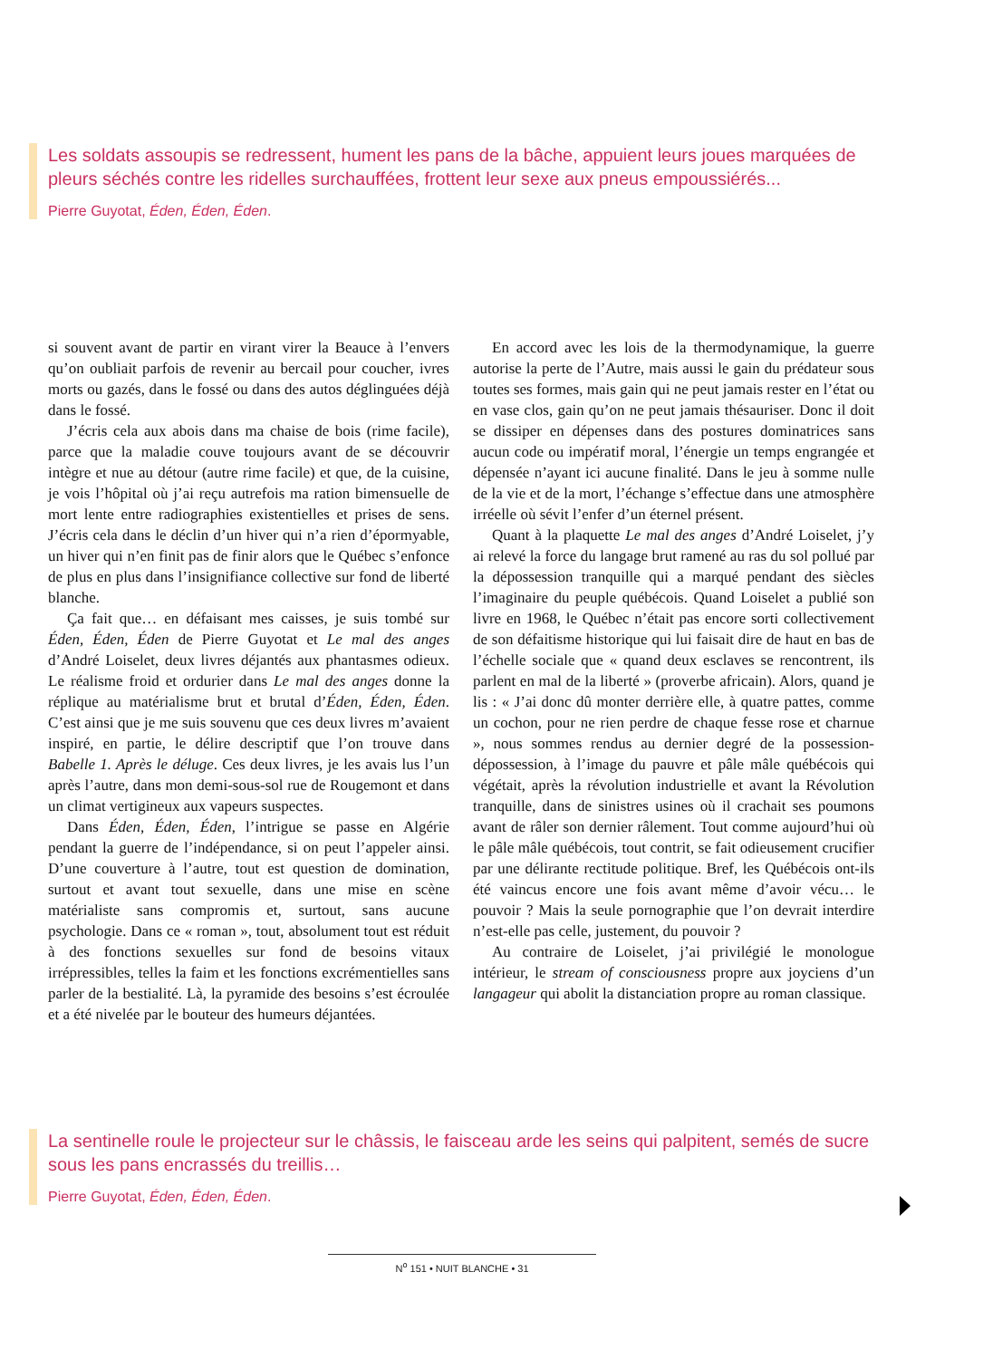Les soldats assoupis se redressent, hument les pans de la bâche, appuient leurs joues marquées de pleurs séchés contre les ridelles surchauffées, frottent leur sexe aux pneus empoussiérés...
Pierre Guyotat, Éden, Éden, Éden.
si souvent avant de partir en virant virer la Beauce à l’envers qu’on oubliait parfois de revenir au bercail pour coucher, ivres morts ou gazés, dans le fossé ou dans des autos déglinguées déjà dans le fossé.
J’écris cela aux abois dans ma chaise de bois (rime facile), parce que la maladie couve toujours avant de se découvrir intègre et nue au détour (autre rime facile) et que, de la cuisine, je vois l’hôpital où j’ai reçu autrefois ma ration bimensuelle de mort lente entre radiographies existentielles et prises de sens. J’écris cela dans le déclin d’un hiver qui n’a rien d’épormyable, un hiver qui n’en finit pas de finir alors que le Québec s’enfonce de plus en plus dans l’insignifiance collective sur fond de liberté blanche.
Ça fait que… en défaisant mes caisses, je suis tombé sur Éden, Éden, Éden de Pierre Guyotat et Le mal des anges d’André Loiselet, deux livres déjantés aux phantasmes odieux. Le réalisme froid et ordurier dans Le mal des anges donne la réplique au matérialisme brut et brutal d’Éden, Éden, Éden. C’est ainsi que je me suis souvenu que ces deux livres m’avaient inspiré, en partie, le délire descriptif que l’on trouve dans Babelle 1. Après le déluge. Ces deux livres, je les avais lus l’un après l’autre, dans mon demi-sous-sol rue de Rougemont et dans un climat vertigineux aux vapeurs suspectes.
Dans Éden, Éden, Éden, l’intrigue se passe en Algérie pendant la guerre de l’indépendance, si on peut l’appeler ainsi. D’une couverture à l’autre, tout est question de domination, surtout et avant tout sexuelle, dans une mise en scène matérialiste sans compromis et, surtout, sans aucune psychologie. Dans ce « roman », tout, absolument tout est réduit à des fonctions sexuelles sur fond de besoins vitaux irrépressibles, telles la faim et les fonctions excrémentielles sans parler de la bestialité. Là, la pyramide des besoins s’est écroulée et a été nivelée par le bouteur des humeurs déjantées.
En accord avec les lois de la thermodynamique, la guerre autorise la perte de l’Autre, mais aussi le gain du prédateur sous toutes ses formes, mais gain qui ne peut jamais rester en l’état ou en vase clos, gain qu’on ne peut jamais thésauriser. Donc il doit se dissiper en dépenses dans des postures dominatrices sans aucun code ou impératif moral, l’énergie un temps engrangée et dépensée n’ayant ici aucune finalité. Dans le jeu à somme nulle de la vie et de la mort, l’échange s’effectue dans une atmosphère irréelle où sévit l’enfer d’un éternel présent.
Quant à la plaquette Le mal des anges d’André Loiselet, j’y ai relevé la force du langage brut ramené au ras du sol pollué par la dépossession tranquille qui a marqué pendant des siècles l’imaginaire du peuple québécois. Quand Loiselet a publié son livre en 1968, le Québec n’était pas encore sorti collectivement de son défaitisme historique qui lui faisait dire de haut en bas de l’échelle sociale que « quand deux esclaves se rencontrent, ils parlent en mal de la liberté » (proverbe africain). Alors, quand je lis : « J’ai donc dû monter derrière elle, à quatre pattes, comme un cochon, pour ne rien perdre de chaque fesse rose et charnue », nous sommes rendus au dernier degré de la possession-dépossession, à l’image du pauvre et pâle mâle québécois qui végétait, après la révolution industrielle et avant la Révolution tranquille, dans de sinistres usines où il crachait ses poumons avant de râler son dernier râlement. Tout comme aujourd’hui où le pâle mâle québécois, tout contrit, se fait odieusement crucifier par une délirante rectitude politique. Bref, les Québécois ont-ils été vaincus encore une fois avant même d’avoir vécu… le pouvoir ? Mais la seule pornographie que l’on devrait interdire n’est-elle pas celle, justement, du pouvoir ?
Au contraire de Loiselet, j’ai privilégié le monologue intérieur, le stream of consciousness propre aux joyciens d’un langageur qui abolit la distanciation propre au roman classique.
La sentinelle roule le projecteur sur le châssis, le faisceau arde les seins qui palpitent, semés de sucre sous les pans encrassés du treillis…
Pierre Guyotat, Éden, Éden, Éden.
N<sup>o</sup> 151 • NUIT BLANCHE • 31